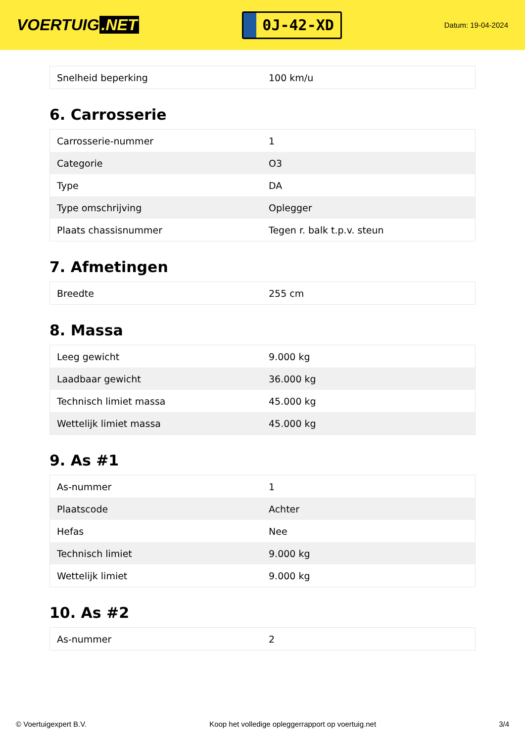VOERTUIG.NET
0J-42-XD
Datum: 19-04-2024
| Snelheid beperking | 100 km/u |
6. Carrosserie
| Carrosserie-nummer | 1 |
| Categorie | O3 |
| Type | DA |
| Type omschrijving | Oplegger |
| Plaats chassisnummer | Tegen r. balk t.p.v. steun |
7. Afmetingen
| Breedte | 255 cm |
8. Massa
| Leeg gewicht | 9.000 kg |
| Laadbaar gewicht | 36.000 kg |
| Technisch limiet massa | 45.000 kg |
| Wettelijk limiet massa | 45.000 kg |
9. As #1
| As-nummer | 1 |
| Plaatscode | Achter |
| Hefas | Nee |
| Technisch limiet | 9.000 kg |
| Wettelijk limiet | 9.000 kg |
10. As #2
| As-nummer | 2 |
© Voertuigexpert B.V. Koop het volledige opleggerrapport op voertuig.net 3/4